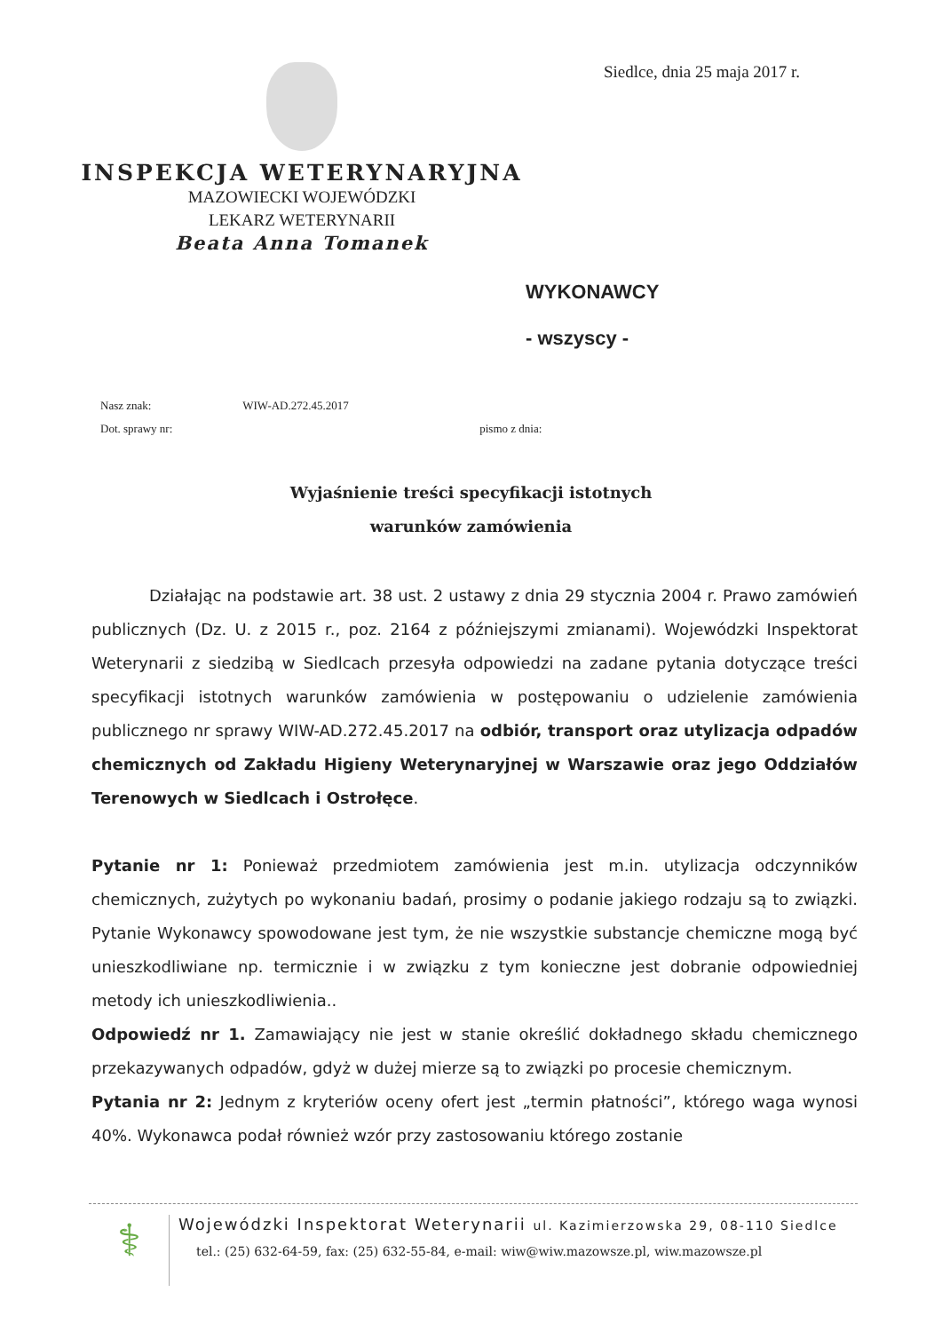INSPEKCJA WETERYNARYJNA
MAZOWIECKI WOJEWÓDZKI
LEKARZ WETERYNARII
Beata Anna Tomanek
Siedlce, dnia 25 maja 2017 r.
WYKONAWCY
- wszyscy -
Nasz znak: WIW-AD.272.45.2017
Dot. sprawy nr: pismo z dnia:
Wyjaśnienie treści specyfikacji istotnych
warunków zamówienia
Działając na podstawie art. 38 ust. 2 ustawy z dnia 29 stycznia 2004 r. Prawo zamówień publicznych (Dz. U. z 2015 r., poz. 2164 z późniejszymi zmianami). Wojewódzki Inspektorat Weterynarii z siedzibą w Siedlcach przesyła odpowiedzi na zadane pytania dotyczące treści specyfikacji istotnych warunków zamówienia w postępowaniu o udzielenie zamówienia publicznego nr sprawy WIW-AD.272.45.2017 na odbiór, transport oraz utylizacja odpadów chemicznych od Zakładu Higieny Weterynaryjnej w Warszawie oraz jego Oddziałów Terenowych w Siedlcach i Ostrołęce.
Pytanie nr 1: Ponieważ przedmiotem zamówienia jest m.in. utylizacja odczynników chemicznych, zużytych po wykonaniu badań, prosimy o podanie jakiego rodzaju są to związki. Pytanie Wykonawcy spowodowane jest tym, że nie wszystkie substancje chemiczne mogą być unieszkodliwiane np. termicznie i w związku z tym konieczne jest dobranie odpowiedniej metody ich unieszkodliwienia..
Odpowiedź nr 1. Zamawiający nie jest w stanie określić dokładnego składu chemicznego przekazywanych odpadów, gdyż w dużej mierze są to związki po procesie chemicznym.
Pytania nr 2: Jednym z kryteriów oceny ofert jest „termin płatności”, którego waga wynosi 40%. Wykonawca podał również wzór przy zastosowaniu którego zostanie
⚕
Wojewódzki Inspektorat Weterynarii ul. Kazimierzowska 29, 08-110 Siedlce
tel.: (25) 632-64-59, fax: (25) 632-55-84, e-mail: wiw@wiw.mazowsze.pl, wiw.mazowsze.pl